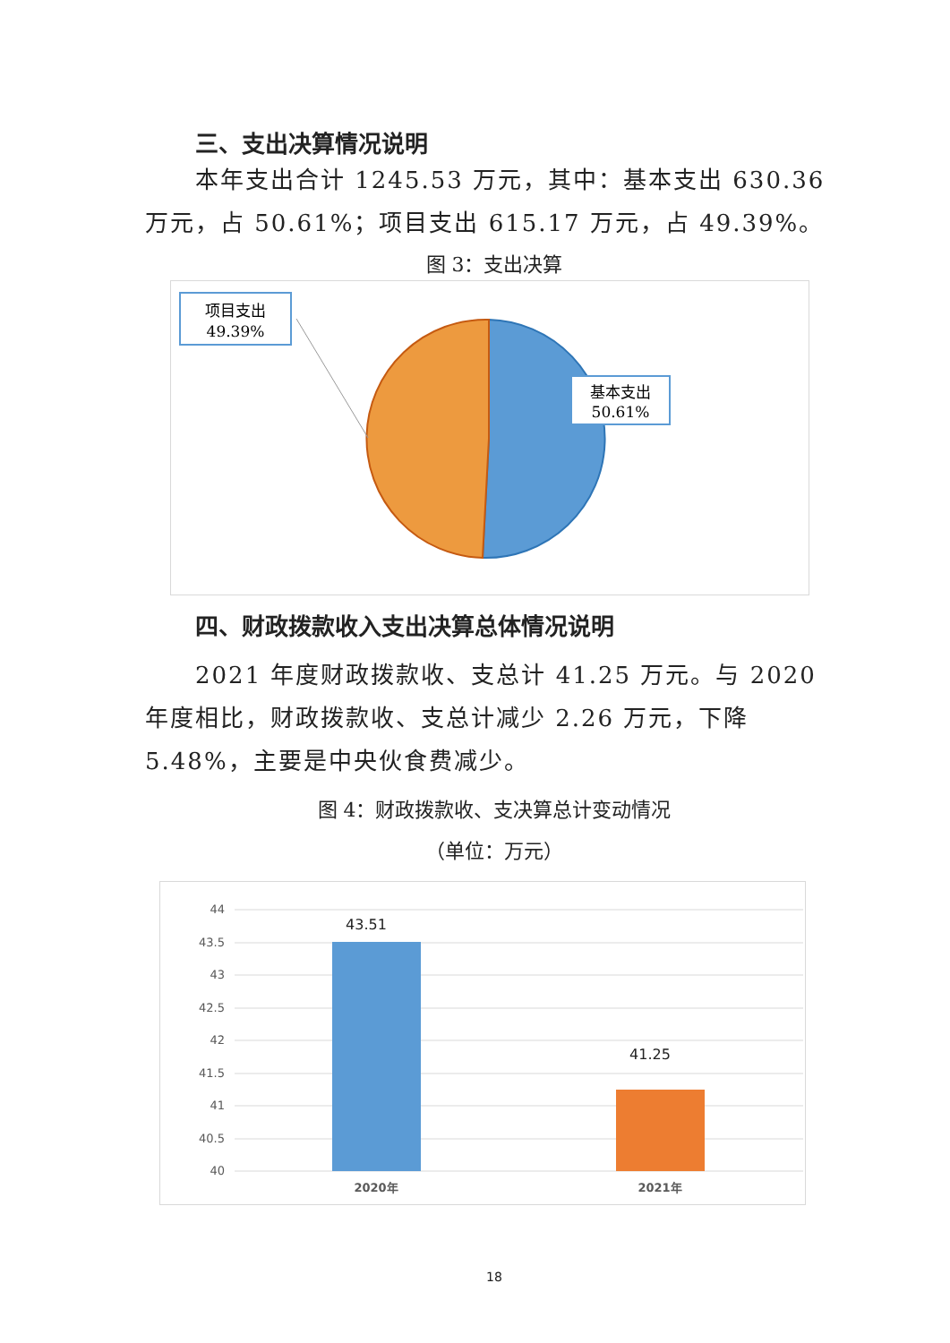三、支出决算情况说明
本年支出合计 1245.53 万元，其中：基本支出 630.36 万元，占 50.61%；项目支出 615.17 万元，占 49.39%。
图 3：支出决算
项目支出
49.39%
基本支出
50.61%
四、财政拨款收入支出决算总体情况说明
2021 年度财政拨款收、支总计 41.25 万元。与 2020 年度相比，财政拨款收、支总计减少 2.26 万元，下降 5.48%，主要是中央伙食费减少。
图 4：财政拨款收、支决算总计变动情况
（单位：万元）
44
43.5
43
42.5
42
41.5
41
40.5
40
43.51
41.25
2020年
2021年
18